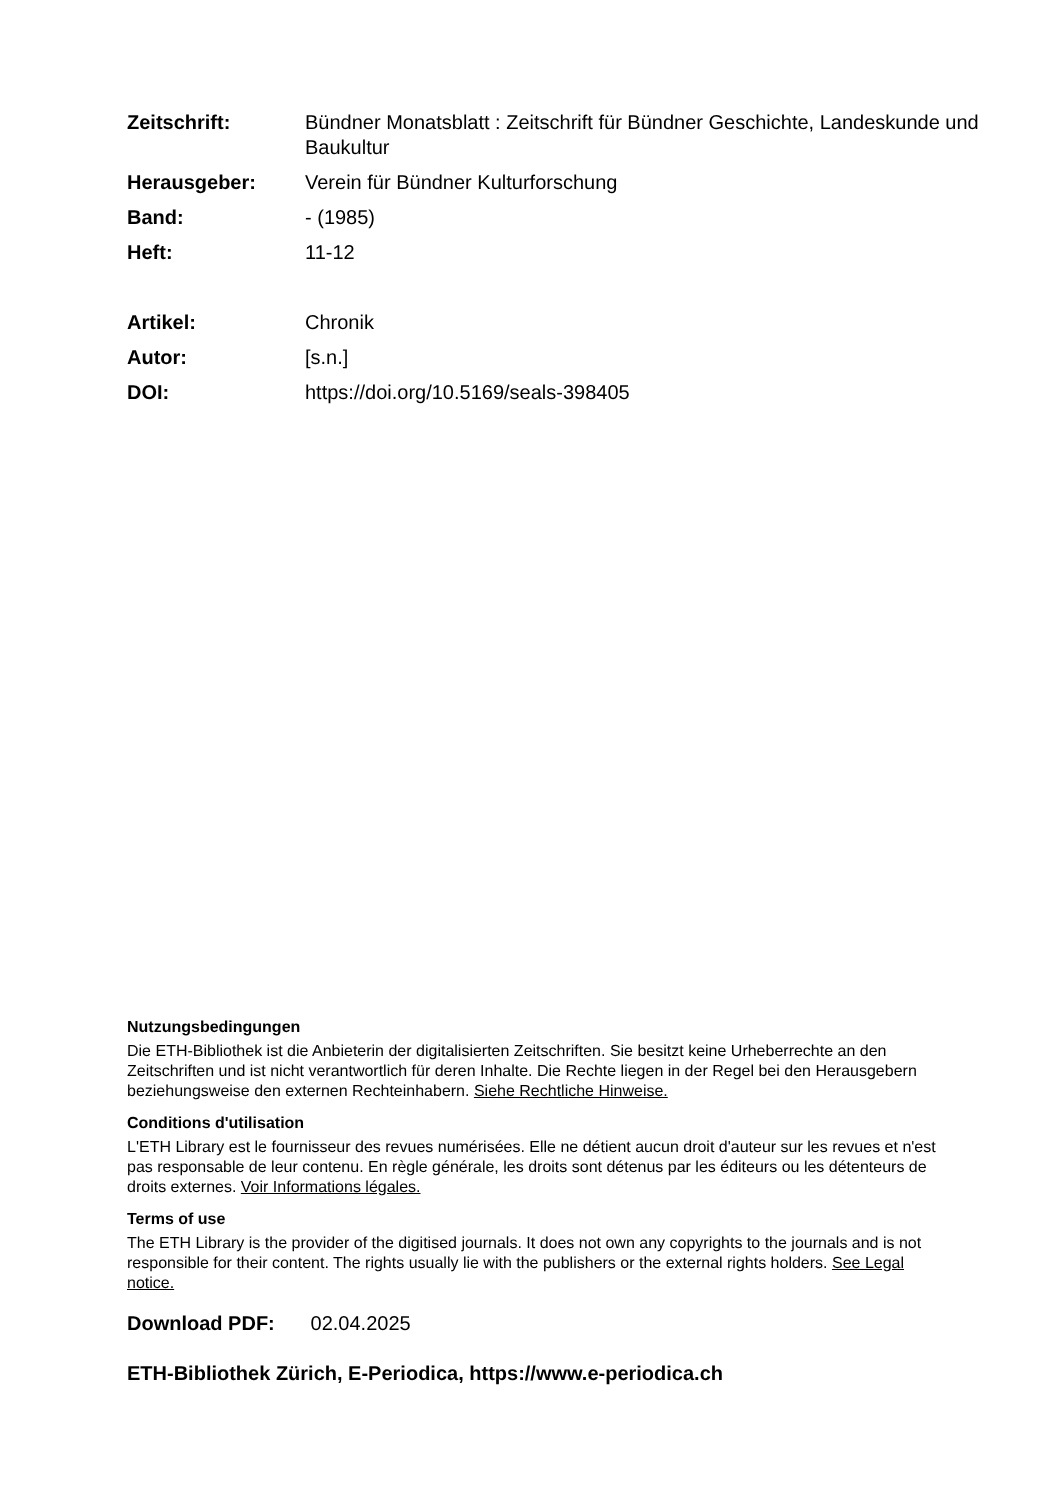Zeitschrift: Bündner Monatsblatt : Zeitschrift für Bündner Geschichte, Landeskunde und Baukultur
Herausgeber: Verein für Bündner Kulturforschung
Band: - (1985)
Heft: 11-12
Artikel: Chronik
Autor: [s.n.]
DOI: https://doi.org/10.5169/seals-398405
Nutzungsbedingungen
Die ETH-Bibliothek ist die Anbieterin der digitalisierten Zeitschriften. Sie besitzt keine Urheberrechte an den Zeitschriften und ist nicht verantwortlich für deren Inhalte. Die Rechte liegen in der Regel bei den Herausgebern beziehungsweise den externen Rechteinhabern. Siehe Rechtliche Hinweise.
Conditions d'utilisation
L'ETH Library est le fournisseur des revues numérisées. Elle ne détient aucun droit d'auteur sur les revues et n'est pas responsable de leur contenu. En règle générale, les droits sont détenus par les éditeurs ou les détenteurs de droits externes. Voir Informations légales.
Terms of use
The ETH Library is the provider of the digitised journals. It does not own any copyrights to the journals and is not responsible for their content. The rights usually lie with the publishers or the external rights holders. See Legal notice.
Download PDF: 02.04.2025
ETH-Bibliothek Zürich, E-Periodica, https://www.e-periodica.ch